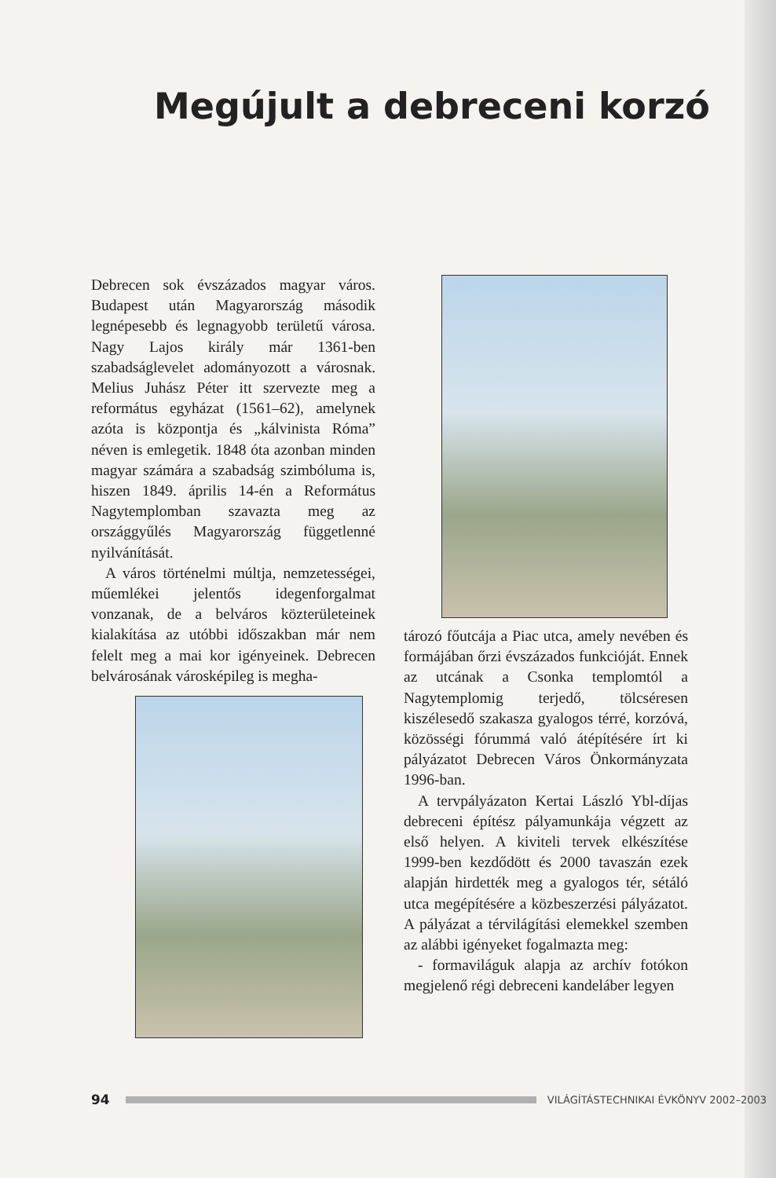Megújult a debreceni korzó
Debrecen sok évszázados magyar város. Budapest után Magyarország második legnépesebb és legnagyobb területű városa. Nagy Lajos király már 1361-ben szabadságlevelet adományozott a városnak. Melius Juhász Péter itt szervezte meg a református egyházat (1561–62), amelynek azóta is központja és „kálvinista Róma” néven is emlegetik. 1848 óta azonban minden magyar számára a szabadság szimbóluma is, hiszen 1849. április 14-én a Református Nagytemplomban szavazta meg az országgyűlés Magyarország függetlenné nyilvánítását.
A város történelmi múltja, nemzetességei, műemlékei jelentős idegenforgalmat vonzanak, de a belváros közterületeinek kialakítása az utóbbi időszakban már nem felelt meg a mai kor igényeinek. Debrecen belvárosának városképileg is megha-
tározó főutcája a Piac utca, amely nevében és formájában őrzi évszázados funkcióját. Ennek az utcának a Csonka templomtól a Nagytemplomig terjedő, tölcséresen kiszélesedő szakasza gyalogos térré, korzóvá, közösségi fórummá való átépítésére írt ki pályázatot Debrecen Város Önkormányzata 1996-ban.
A tervpályázaton Kertai László Ybl-díjas debreceni építész pályamunkája végzett az első helyen. A kiviteli tervek elkészítése 1999-ben kezdődött és 2000 tavaszán ezek alapján hirdették meg a gyalogos tér, sétáló utca megépítésére a közbeszerzési pályázatot. A pályázat a térvilágítási elemekkel szemben az alábbi igényeket fogalmazta meg:
- formaviláguk alapja az archív fotókon megjelenő régi debreceni kandeláber legyen
94
VILÁGÍTÁSTECHNIKAI ÉVKÖNYV 2002–2003